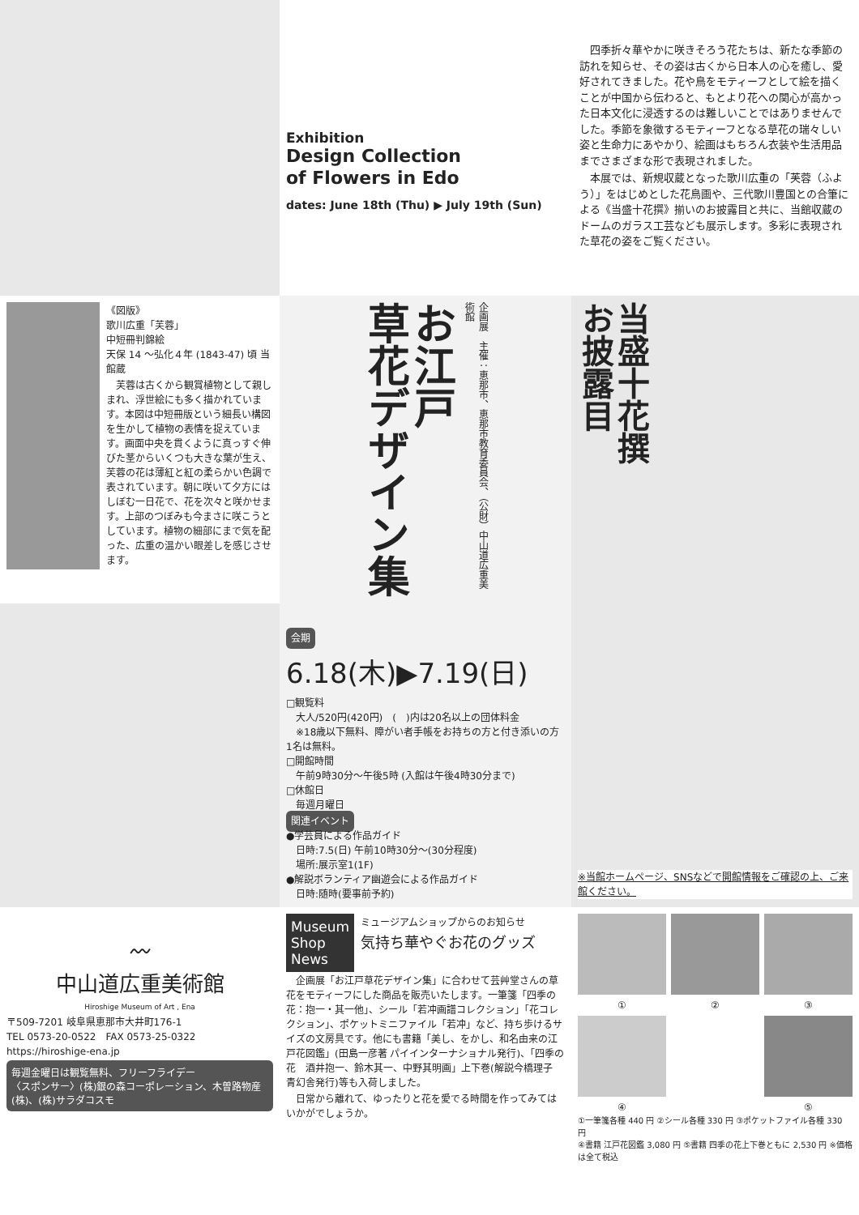Exhibition
Design Collection
of Flowers in Edo
dates: June 18th (Thu) ▶ July 19th (Sun)
　四季折々華やかに咲きそろう花たちは、新たな季節の訪れを知らせ、その姿は古くから日本人の心を癒し、愛好されてきました。花や鳥をモティーフとして絵を描くことが中国から伝わると、もとより花への関心が高かった日本文化に浸透するのは難しいことではありませんでした。季節を象徴するモティーフとなる草花の瑞々しい姿と生命力にあやかり、絵画はもちろん衣装や生活用品までさまざまな形で表現されました。
　本展では、新規収蔵となった歌川広重の「芙蓉（ふよう）」をはじめとした花鳥画や、三代歌川豊国との合筆による《当盛十花撰》揃いのお披露目と共に、当館収蔵のドームのガラス工芸なども展示します。多彩に表現された草花の姿をご覧ください。
《図版》
歌川広重「芙蓉」
中短冊判錦絵
天保 14 ～弘化４年 (1843-47) 頃 当館蔵
　芙蓉は古くから観賞植物として親しまれ、浮世絵にも多く描かれています。本図は中短冊版という細長い構図を生かして植物の表情を捉えています。画面中央を貫くように真っすぐ伸びた茎からいくつも大きな葉が生え、芙蓉の花は薄紅と紅の柔らかい色調で表されています。朝に咲いて夕方にはしぼむ一日花で、花を次々と咲かせます。上部のつぼみも今まさに咲こうとしています。植物の細部にまで気を配った、広重の温かい眼差しを感じさせます。
お江戸
草花デザイン集
企画展　主催：恵那市、恵那市教育委員会、（公財）中山道広重美術館
当盛十花撰
お披露目
会期 6.18(木)▶7.19(日)
□観覧料
　大人/520円(420円)　(　)内は20名以上の団体料金
　※18歳以下無料、障がい者手帳をお持ちの方と付き添いの方1名は無料。
□開館時間
　午前9時30分～午後5時 (入館は午後4時30分まで)
□休館日
　毎週月曜日
関連イベント
●学芸員による作品ガイド
　日時:7.5(日) 午前10時30分～(30分程度)
　場所:展示室1(1F)
●解説ボランティア幽遊会による作品ガイド
　日時:随時(要事前予約)
※当館ホームページ、SNSなどで開館情報をご確認の上、ご来館ください。
〰
中山道広重美術館
Hiroshige Museum of Art , Ena
〒509-7201 岐阜県恵那市大井町176-1
TEL 0573-20-0522　FAX 0573-25-0322
https://hiroshige-ena.jp
毎週金曜日は観覧無料、フリーフライデー
〈スポンサー〉(株)銀の森コーポレーション、木曽路物産(株)、(株)サラダコスモ
Museum
Shop
News
ミュージアムショップからのお知らせ
気持ち華やぐお花のグッズ
　企画展「お江戸草花デザイン集」に合わせて芸艸堂さんの草花をモティーフにした商品を販売いたします。一筆箋「四季の花：抱一・其一他」、シール「若冲画譜コレクション」「花コレクション」、ポケットミニファイル「若冲」など、持ち歩けるサイズの文房具です。他にも書籍「美し、をかし、和名由来の江戸花図鑑」(田島一彦著 パイインターナショナル発行)、「四季の花　酒井抱一、鈴木其一、中野其明画」上下巻(解説今橋理子　青幻舎発行)等も入荷しました。
　日常から離れて、ゆったりと花を愛でる時間を作ってみてはいかがでしょうか。
① ② ③
④ ⑤
①一筆箋各種 440 円 ②シール各種 330 円 ③ポケットファイル各種 330 円
④書籍 江戸花図鑑 3,080 円 ⑤書籍 四季の花上下巻ともに 2,530 円 ※価格は全て税込